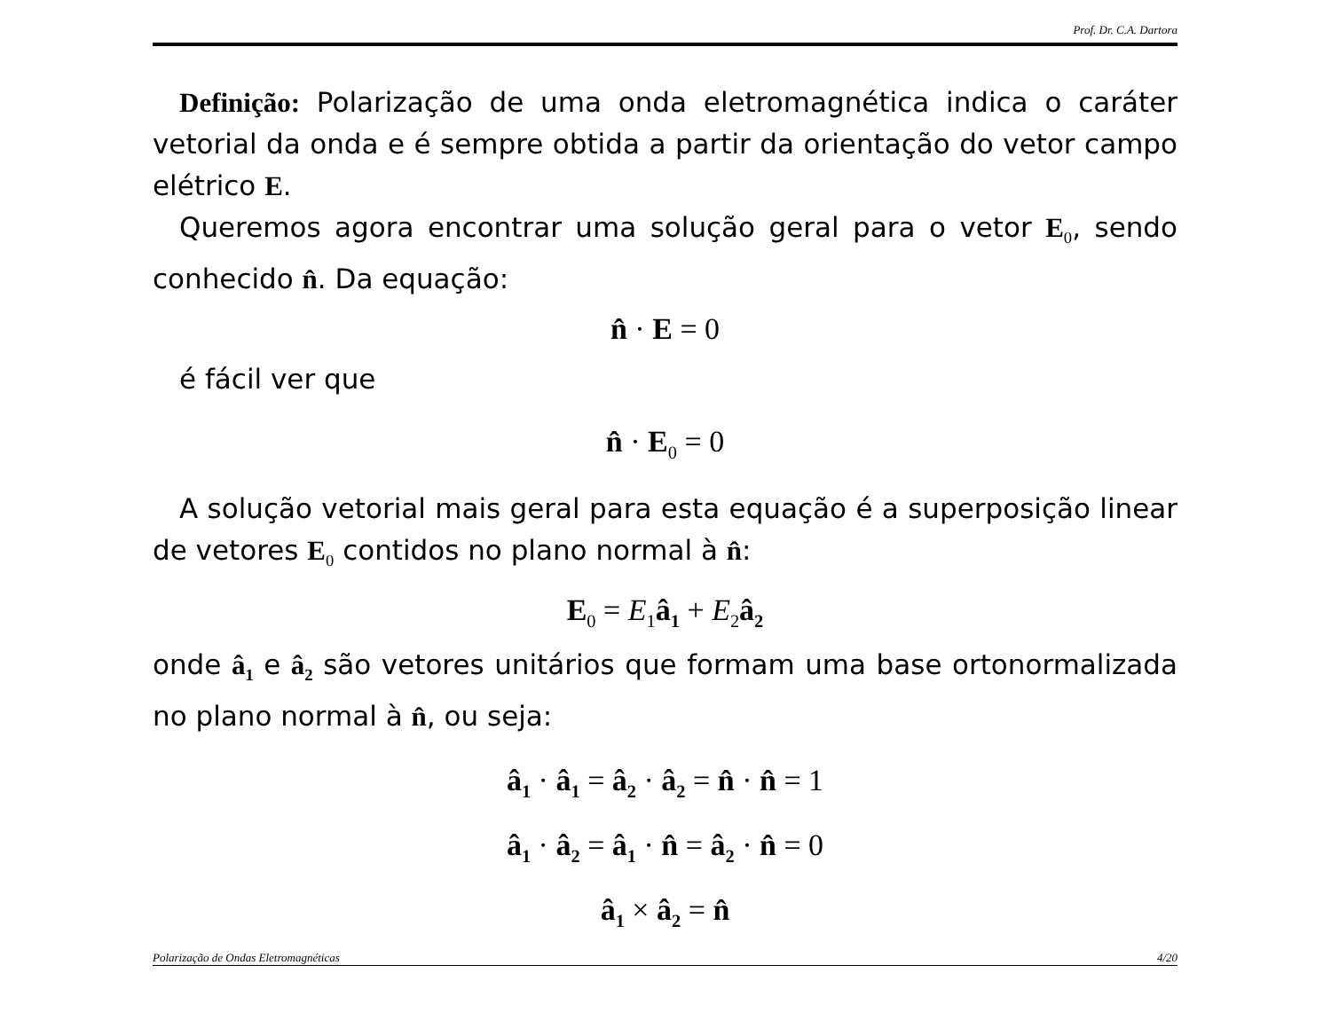Prof. Dr. C.A. Dartora
Definição: Polarização de uma onda eletromagnética indica o caráter vetorial da onda e é sempre obtida a partir da orientação do vetor campo elétrico E.
Queremos agora encontrar uma solução geral para o vetor E<sub>0</sub>, sendo conhecido n̂. Da equação:
n̂ · E = 0
é fácil ver que
n̂ · E<sub>0</sub> = 0
A solução vetorial mais geral para esta equação é a superposição linear de vetores E<sub>0</sub> contidos no plano normal à n̂:
E<sub>0</sub> = E<sub>1</sub>â<sub>1</sub> + E<sub>2</sub>â<sub>2</sub>
onde â<sub>1</sub> e â<sub>2</sub> são vetores unitários que formam uma base ortonormalizada no plano normal à n̂, ou seja:
â<sub>1</sub> · â<sub>1</sub> = â<sub>2</sub> · â<sub>2</sub> = n̂ · n̂ = 1
â<sub>1</sub> · â<sub>2</sub> = â<sub>1</sub> · n̂ = â<sub>2</sub> · n̂ = 0
â<sub>1</sub> × â<sub>2</sub> = n̂
Polarização de Ondas Eletromagnéticas 4/20